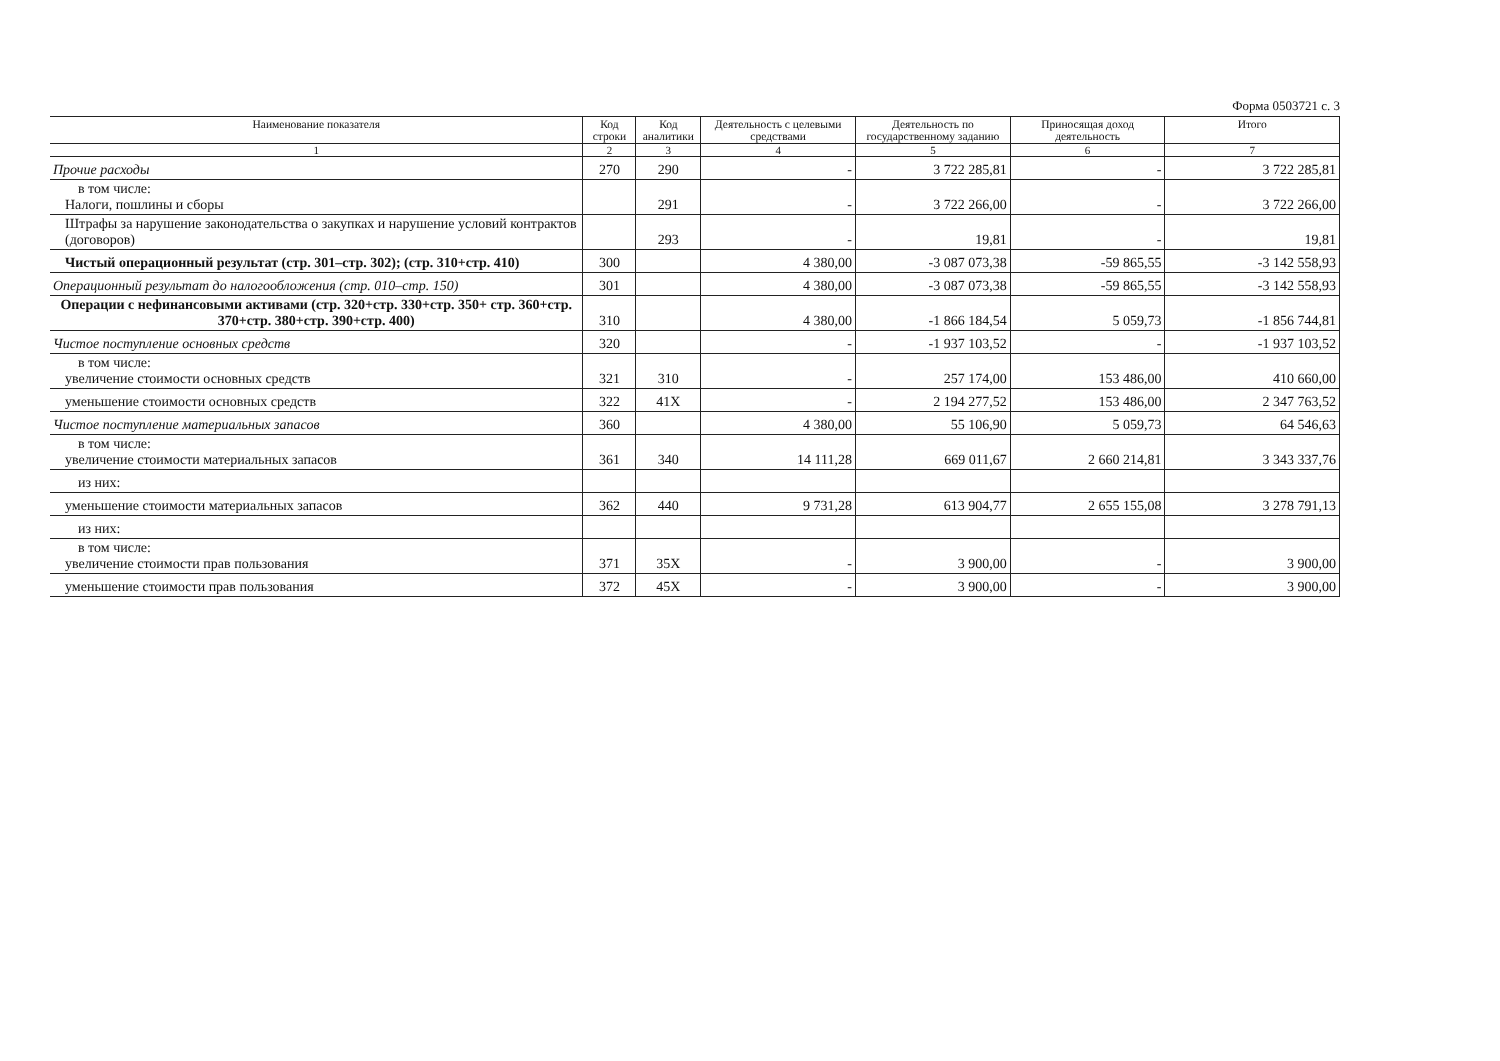Форма 0503721 с. 3
| Наименование показателя | Код строки | Код аналитики | Деятельность с целевыми средствами | Деятельность по государственному заданию | Приносящая доход деятельность | Итого |
| --- | --- | --- | --- | --- | --- | --- |
| 1 | 2 | 3 | 4 | 5 | 6 | 7 |
| Прочие расходы | 270 | 290 | - | 3 722 285,81 | - | 3 722 285,81 |
| в том числе: Налоги, пошлины и сборы | | 291 | - | 3 722 266,00 | - | 3 722 266,00 |
| Штрафы за нарушение законодательства о закупках и нарушение условий контрактов (договоров) | | 293 | - | 19,81 | - | 19,81 |
| Чистый операционный результат (стр. 301–стр. 302); (стр. 310+стр. 410) | 300 | | 4 380,00 | -3 087 073,38 | -59 865,55 | -3 142 558,93 |
| Операционный результат до налогообложения (стр. 010–стр. 150) | 301 | | 4 380,00 | -3 087 073,38 | -59 865,55 | -3 142 558,93 |
| Операции с нефинансовыми активами (стр. 320+стр. 330+стр. 350+ стр. 360+стр. 370+стр. 380+стр. 390+стр. 400) | 310 | | 4 380,00 | -1 866 184,54 | 5 059,73 | -1 856 744,81 |
| Чистое поступление основных средств | 320 | | - | -1 937 103,52 | - | -1 937 103,52 |
| в том числе: увеличение стоимости основных средств | 321 | 310 | - | 257 174,00 | 153 486,00 | 410 660,00 |
| уменьшение стоимости основных средств | 322 | 41X | - | 2 194 277,52 | 153 486,00 | 2 347 763,52 |
| Чистое поступление материальных запасов | 360 | | 4 380,00 | 55 106,90 | 5 059,73 | 64 546,63 |
| в том числе: увеличение стоимости материальных запасов | 361 | 340 | 14 111,28 | 669 011,67 | 2 660 214,81 | 3 343 337,76 |
| из них: | | | | | | |
| уменьшение стоимости материальных запасов | 362 | 440 | 9 731,28 | 613 904,77 | 2 655 155,08 | 3 278 791,13 |
| из них: | | | | | | |
| в том числе: увеличение стоимости прав пользования | 371 | 35X | - | 3 900,00 | - | 3 900,00 |
| уменьшение стоимости прав пользования | 372 | 45X | - | 3 900,00 | - | 3 900,00 |